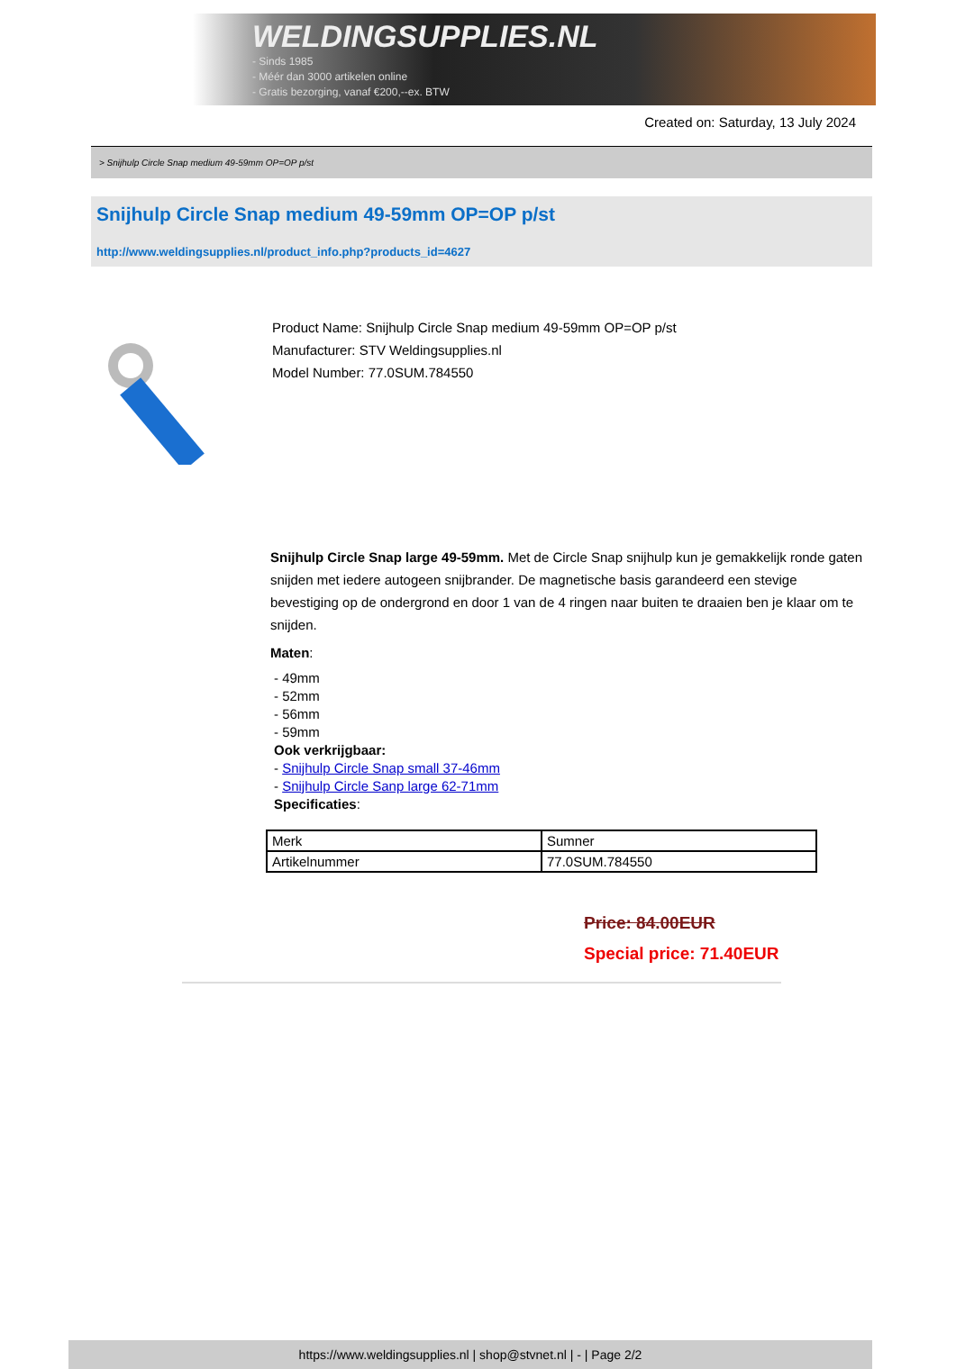WELDINGSUPPLIES.NL
- Sinds 1985
- Méér dan 3000 artikelen online
- Gratis bezorging, vanaf €200,--ex. BTW
Created on: Saturday, 13 July 2024
> Snijhulp Circle Snap medium 49-59mm OP=OP p/st
Snijhulp Circle Snap medium 49-59mm OP=OP p/st
http://www.weldingsupplies.nl/product_info.php?products_id=4627
Product Name: Snijhulp Circle Snap medium 49-59mm OP=OP p/st
Manufacturer: STV Weldingsupplies.nl
Model Number: 77.0SUM.784550
Snijhulp Circle Snap large 49-59mm. Met de Circle Snap snijhulp kun je gemakkelijk ronde gaten snijden met iedere autogeen snijbrander. De magnetische basis garandeerd een stevige bevestiging op de ondergrond en door 1 van de 4 ringen naar buiten te draaien ben je klaar om te snijden.
Maten:
- 49mm
- 52mm
- 56mm
- 59mm
Ook verkrijgbaar:
- Snijhulp Circle Snap small 37-46mm
- Snijhulp Circle Sanp large 62-71mm
Specificaties:
| Merk | Sumner |
| Artikelnummer | 77.0SUM.784550 |
Price: 84.00EUR
Special price: 71.40EUR
https://www.weldingsupplies.nl | shop@stvnet.nl | - | Page 2/2